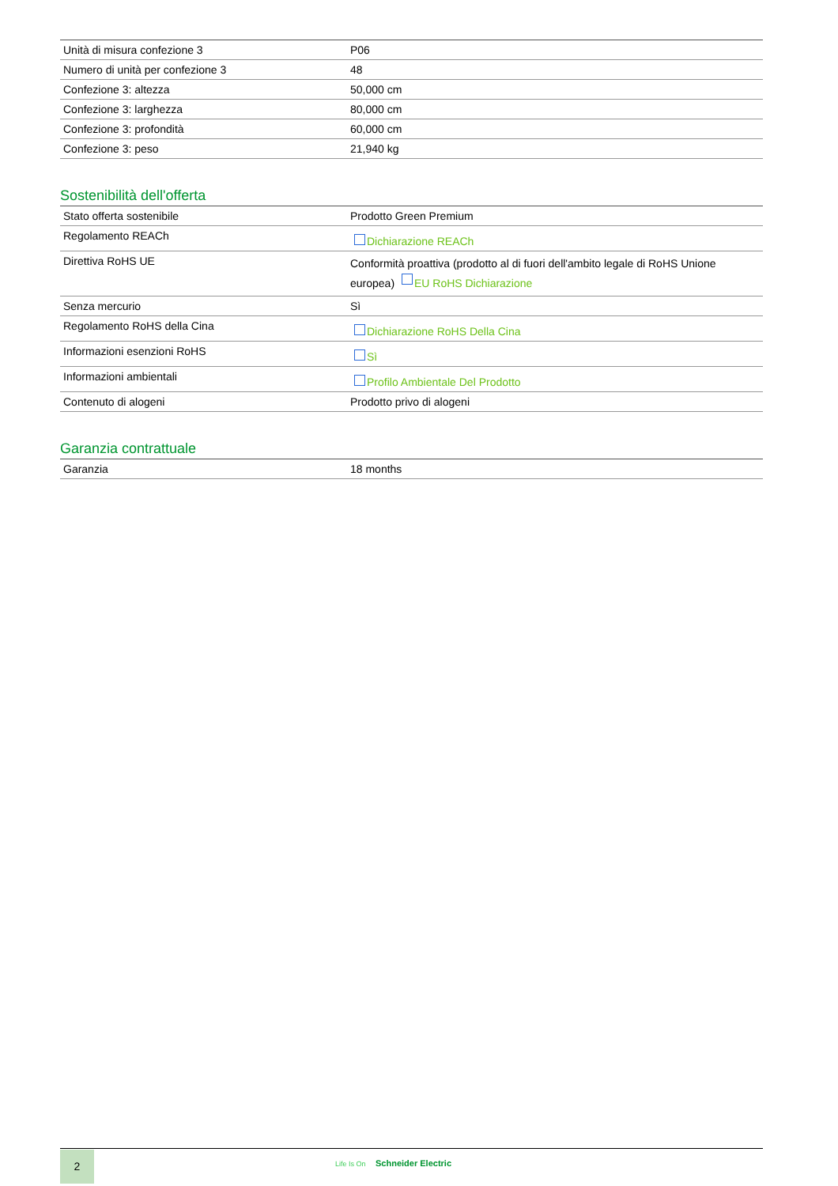| Unità di misura confezione 3 | P06 |
| Numero di unità per confezione 3 | 48 |
| Confezione 3: altezza | 50,000 cm |
| Confezione 3: larghezza | 80,000 cm |
| Confezione 3: profondità | 60,000 cm |
| Confezione 3: peso | 21,940 kg |
Sostenibilità dell'offerta
| Stato offerta sostenibile | Prodotto Green Premium |
| Regolamento REACh | Dichiarazione REACh |
| Direttiva RoHS UE | Conformità proattiva (prodotto al di fuori dell'ambito legale di RoHS Unione europea) EU RoHS Dichiarazione |
| Senza mercurio | Sì |
| Regolamento RoHS della Cina | Dichiarazione RoHS Della Cina |
| Informazioni esenzioni RoHS | Sì |
| Informazioni ambientali | Profilo Ambientale Del Prodotto |
| Contenuto di alogeni | Prodotto privo di alogeni |
Garanzia contrattuale
| Garanzia | 18 months |
2 Life Is On Schneider Electric